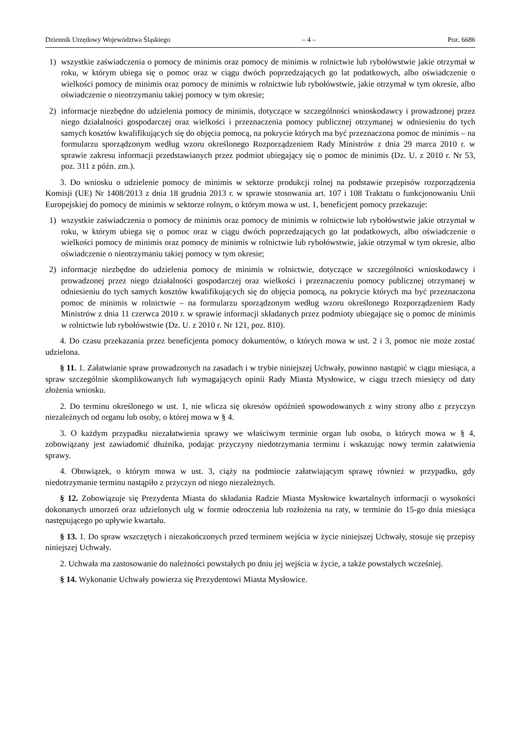Dziennik Urzędowy Województwa Śląskiego – 4 – Poz. 6686
1) wszystkie zaświadczenia o pomocy de minimis oraz pomocy de minimis w rolnictwie lub rybołówstwie jakie otrzymał w roku, w którym ubiega się o pomoc oraz w ciągu dwóch poprzedzających go lat podatkowych, albo oświadczenie o wielkości pomocy de minimis oraz pomocy de minimis w rolnictwie lub rybołówstwie, jakie otrzymał w tym okresie, albo oświadczenie o nieotrzymaniu takiej pomocy w tym okresie;
2) informacje niezbędne do udzielenia pomocy de minimis, dotyczące w szczególności wnioskodawcy i prowadzonej przez niego działalności gospodarczej oraz wielkości i przeznaczenia pomocy publicznej otrzymanej w odniesieniu do tych samych kosztów kwalifikujących się do objęcia pomocą, na pokrycie których ma być przeznaczona pomoc de minimis – na formularzu sporządzonym według wzoru określonego Rozporządzeniem Rady Ministrów z dnia 29 marca 2010 r. w sprawie zakresu informacji przedstawianych przez podmiot ubiegający się o pomoc de minimis (Dz. U. z 2010 r. Nr 53, poz. 311 z późn. zm.).
3. Do wniosku o udzielenie pomocy de minimis w sektorze produkcji rolnej na podstawie przepisów rozporządzenia Komisji (UE) Nr 1408/2013 z dnia 18 grudnia 2013 r. w sprawie stosowania art. 107 i 108 Traktatu o funkcjonowaniu Unii Europejskiej do pomocy de minimis w sektorze rolnym, o którym mowa w ust. 1, beneficjent pomocy przekazuje:
1) wszystkie zaświadczenia o pomocy de minimis oraz pomocy de minimis w rolnictwie lub rybołówstwie jakie otrzymał w roku, w którym ubiega się o pomoc oraz w ciągu dwóch poprzedzających go lat podatkowych, albo oświadczenie o wielkości pomocy de minimis oraz pomocy de minimis w rolnictwie lub rybołówstwie, jakie otrzymał w tym okresie, albo oświadczenie o nieotrzymaniu takiej pomocy w tym okresie;
2) informacje niezbędne do udzielenia pomocy de minimis w rolnictwie, dotyczące w szczególności wnioskodawcy i prowadzonej przez niego działalności gospodarczej oraz wielkości i przeznaczeniu pomocy publicznej otrzymanej w odniesieniu do tych samych kosztów kwalifikujących się do objęcia pomocą, na pokrycie których ma być przeznaczona pomoc de minimis w rolnictwie – na formularzu sporządzonym według wzoru określonego Rozporządzeniem Rady Ministrów z dnia 11 czerwca 2010 r. w sprawie informacji składanych przez podmioty ubiegające się o pomoc de minimis w rolnictwie lub rybołówstwie (Dz. U. z 2010 r. Nr 121, poz. 810).
4. Do czasu przekazania przez beneficjenta pomocy dokumentów, o których mowa w ust. 2 i 3, pomoc nie może zostać udzielona.
§ 11. 1. Załatwianie spraw prowadzonych na zasadach i w trybie niniejszej Uchwały, powinno nastąpić w ciągu miesiąca, a spraw szczególnie skomplikowanych lub wymagających opinii Rady Miasta Mysłowice, w ciągu trzech miesięcy od daty złożenia wniosku.
2. Do terminu określonego w ust. 1, nie wlicza się okresów opóźnień spowodowanych z winy strony albo z przyczyn niezależnych od organu lub osoby, o której mowa w § 4.
3. O każdym przypadku niezałatwienia sprawy we właściwym terminie organ lub osoba, o których mowa w § 4, zobowiązany jest zawiadomić dłużnika, podając przyczyny niedotrzymania terminu i wskazując nowy termin załatwienia sprawy.
4. Obowiązek, o którym mowa w ust. 3, ciąży na podmiocie załatwiającym sprawę również w przypadku, gdy niedotrzymanie terminu nastąpiło z przyczyn od niego niezależnych.
§ 12. Zobowiązuje się Prezydenta Miasta do składania Radzie Miasta Mysłowice kwartalnych informacji o wysokości dokonanych umorzeń oraz udzielonych ulg w formie odroczenia lub rozłożenia na raty, w terminie do 15-go dnia miesiąca następującego po upływie kwartału.
§ 13. 1. Do spraw wszczętych i niezakończonych przed terminem wejścia w życie niniejszej Uchwały, stosuje się przepisy niniejszej Uchwały.
2. Uchwała ma zastosowanie do należności powstałych po dniu jej wejścia w życie, a także powstałych wcześniej.
§ 14. Wykonanie Uchwały powierza się Prezydentowi Miasta Mysłowice.